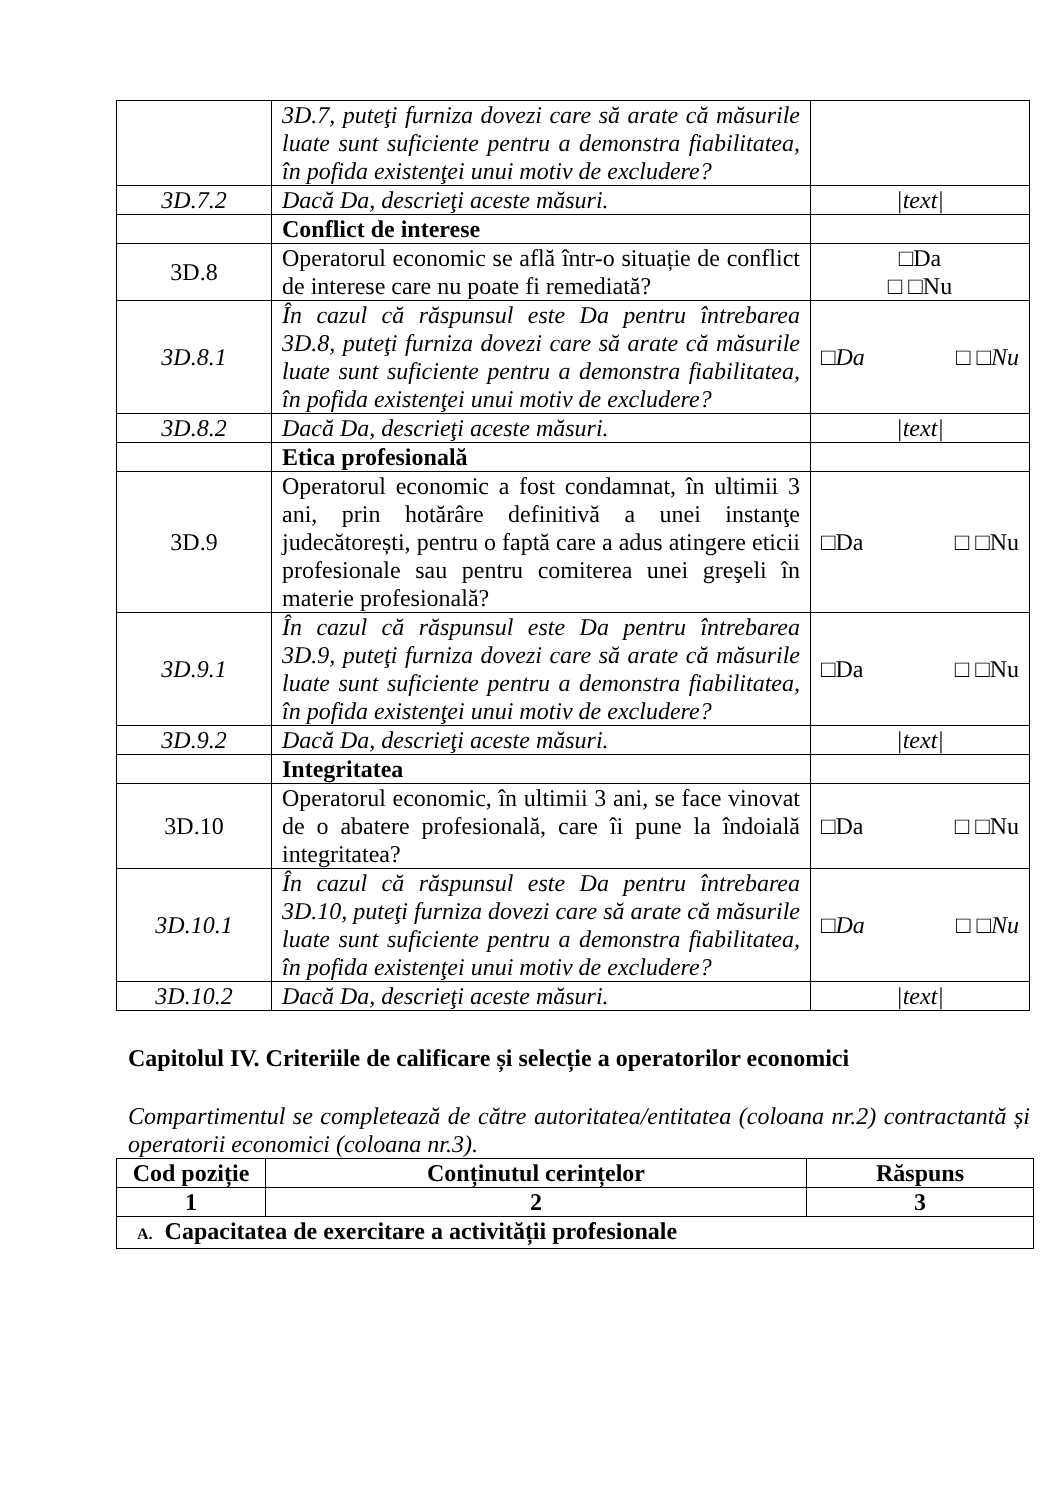| | 3D.7, puteţi furniza dovezi care să arate că măsurile luate sunt suficiente pentru a demonstra fiabilitatea, în pofida existenţei unui motiv de excludere? | |
| 3D.7.2 | Dacă Da, descrieţi aceste măsuri. | /text/ |
| | Conflict de interese | |
| 3D.8 | Operatorul economic se află într-o situație de conflict de interese care nu poate fi remediată? | □Da □ □Nu |
| 3D.8.1 | În cazul că răspunsul este Da pentru întrebarea 3D.8, puteţi furniza dovezi care să arate că măsurile luate sunt suficiente pentru a demonstra fiabilitatea, în pofida existenţei unui motiv de excludere? | □Da □ □Nu |
| 3D.8.2 | Dacă Da, descrieţi aceste măsuri. | /text/ |
| | Etica profesională | |
| 3D.9 | Operatorul economic a fost condamnat, în ultimii 3 ani, prin hotărâre definitivă a unei instanţe judecătorești, pentru o faptă care a adus atingere eticii profesionale sau pentru comiterea unei greşeli în materie profesională? | □Da □ □Nu |
| 3D.9.1 | În cazul că răspunsul este Da pentru întrebarea 3D.9, puteţi furniza dovezi care să arate că măsurile luate sunt suficiente pentru a demonstra fiabilitatea, în pofida existenţei unui motiv de excludere? | □Da □ □Nu |
| 3D.9.2 | Dacă Da, descrieţi aceste măsuri. | /text/ |
| | Integritatea | |
| 3D.10 | Operatorul economic, în ultimii 3 ani, se face vinovat de o abatere profesională, care îi pune la îndoială integritatea? | □Da □ □Nu |
| 3D.10.1 | În cazul că răspunsul este Da pentru întrebarea 3D.10, puteţi furniza dovezi care să arate că măsurile luate sunt suficiente pentru a demonstra fiabilitatea, în pofida existenţei unui motiv de excludere? | □Da □ □Nu |
| 3D.10.2 | Dacă Da, descrieţi aceste măsuri. | /text/ |
Capitolul IV. Criteriile de calificare și selecție a operatorilor economici
Compartimentul se completează de către autoritatea/entitatea (coloana nr.2) contractantă și operatorii economici (coloana nr.3).
| Cod poziție | Conținutul cerințelor | Răspuns |
| --- | --- | --- |
| 1 | 2 | 3 |
| A. Capacitatea de exercitare a activității profesionale | | |